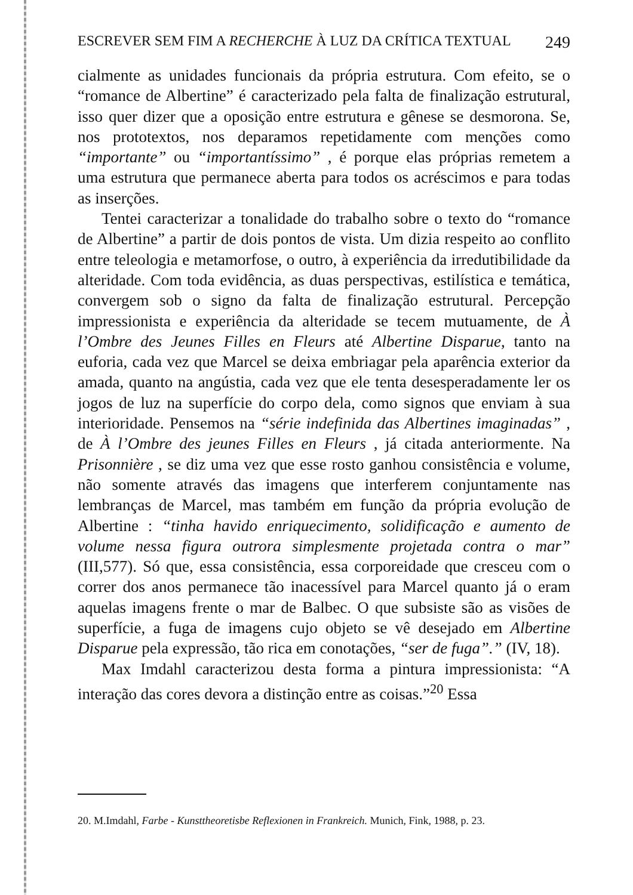ESCREVER SEM FIM A RECHERCHE À LUZ DA CRÍTICA TEXTUAL 249
cialmente as unidades funcionais da própria estrutura. Com efeito, se o “romance de Albertine” é caracterizado pela falta de finalização estrutural, isso quer dizer que a oposição entre estrutura e gênese se desmorona. Se, nos prototextos, nos deparamos repetidamente com menções como “importante” ou “importantíssimo” , é porque elas próprias remetem a uma estrutura que permanece aberta para todos os acréscimos e para todas as inserções.
Tentei caracterizar a tonalidade do trabalho sobre o texto do “romance de Albertine” a partir de dois pontos de vista. Um dizia respeito ao conflito entre teleologia e metamorfose, o outro, à experiência da irredutibilidade da alteridade. Com toda evidência, as duas perspectivas, estilística e temática, convergem sob o signo da falta de finalização estrutural. Percepção impressionista e experiência da alteridade se tecem mutuamente, de À l’Ombre des Jeunes Filles en Fleurs até Albertine Disparue, tanto na euforia, cada vez que Marcel se deixa embriagar pela aparência exterior da amada, quanto na angústia, cada vez que ele tenta desesperadamente ler os jogos de luz na superfície do corpo dela, como signos que enviam à sua interioridade. Pensemos na “série indefinida das Albertines imaginadas” , de À l’Ombre des jeunes Filles en Fleurs , já citada anteriormente. Na Prisonnière , se diz uma vez que esse rosto ganhou consistência e volume, não somente através das imagens que interferem conjuntamente nas lembranças de Marcel, mas também em função da própria evolução de Albertine : “tinha havido enriquecimento, solidificação e aumento de volume nessa figura outrora simplesmente projetada contra o mar” (III,577). Só que, essa consistência, essa corporeidade que cresceu com o correr dos anos permanece tão inacessível para Marcel quanto já o eram aquelas imagens frente o mar de Balbec. O que subsiste são as visões de superfície, a fuga de imagens cujo objeto se vê desejado em Albertine Disparue pela expressão, tão rica em conotações, “ser de fuga”.” (IV, 18).
Max Imdahl caracterizou desta forma a pintura impressionista: “A interação das cores devora a distinção entre as coisas.”<sup>20</sup> Essa
20. M.Imdahl, Farbe - Kunsttheoretisbe Reflexionen in Frankreich. Munich, Fink, 1988, p. 23.